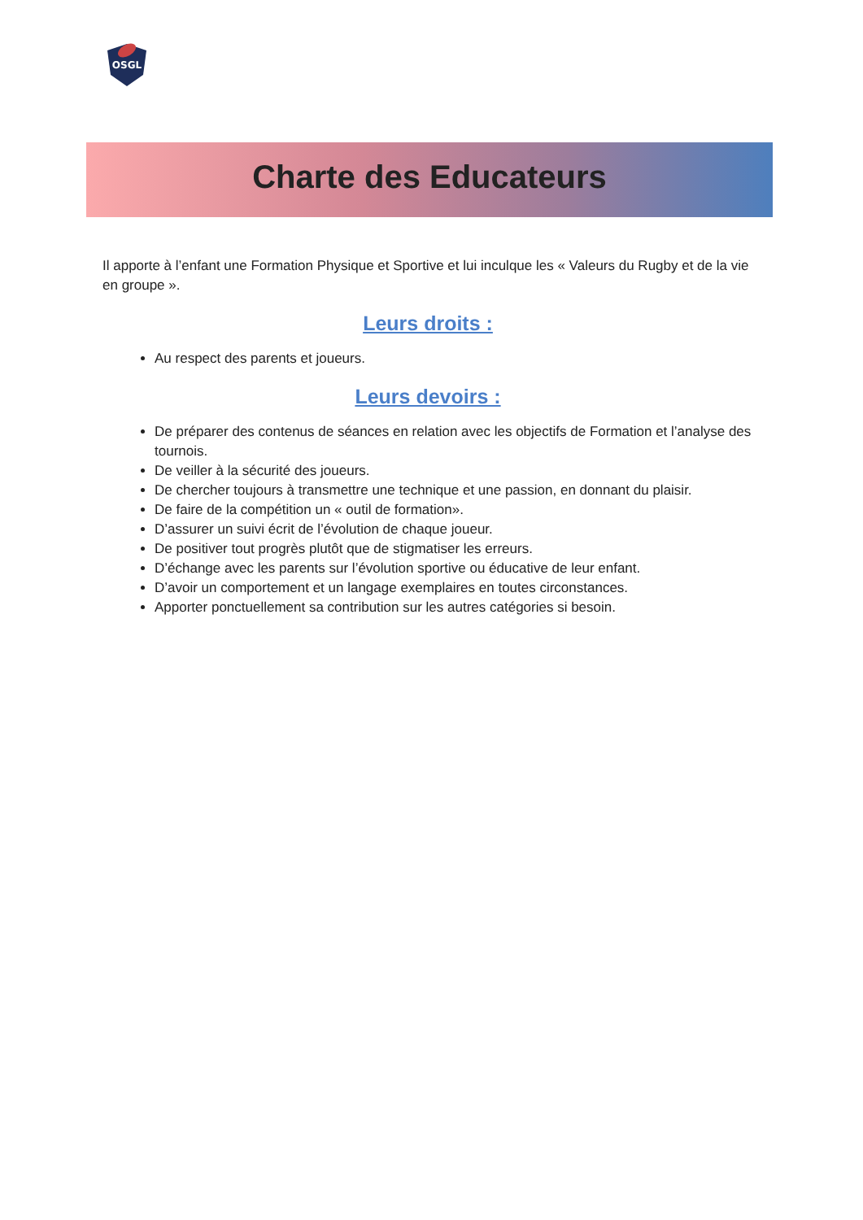OSGL
Charte des Educateurs
Il apporte à l’enfant une Formation Physique et Sportive et lui inculque les « Valeurs du Rugby et de la vie en groupe ».
Leurs droits :
Au respect des parents et joueurs.
Leurs devoirs :
De préparer des contenus de séances en relation avec les objectifs de Formation et l’analyse des tournois.
De veiller à la sécurité des joueurs.
De chercher toujours à transmettre une technique et une passion, en donnant du plaisir.
De faire de la compétition un « outil de formation».
D’assurer un suivi écrit de l’évolution de chaque joueur.
De positiver tout progrès plutôt que de stigmatiser les erreurs.
D’échange avec les parents sur l’évolution sportive ou éducative de leur enfant.
D’avoir un comportement et un langage exemplaires en toutes circonstances.
Apporter ponctuellement sa contribution sur les autres catégories si besoin.